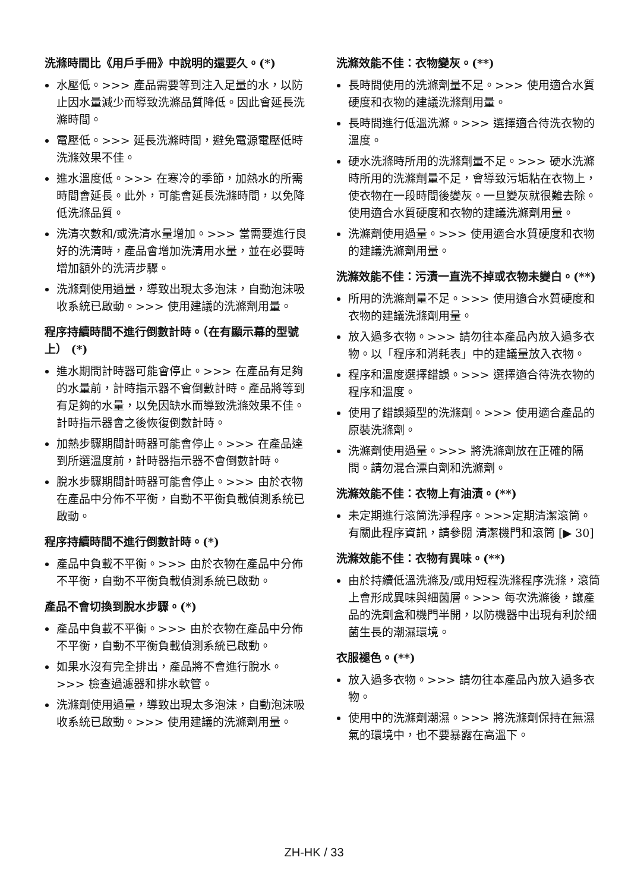洗滌時間比《用戶手冊》中說明的還要久。(*)
水壓低。>>> 產品需要等到注入足量的水，以防止因水量減少而導致洗滌品質降低。因此會延長洗滌時間。
電壓低。>>> 延長洗滌時間，避免電源電壓低時洗滌效果不佳。
進水溫度低。>>> 在寒冷的季節，加熱水的所需時間會延長。此外，可能會延長洗滌時間，以免降低洗滌品質。
洗清次數和/或洗清水量增加。>>> 當需要進行良好的洗清時，產品會增加洗清用水量，並在必要時增加額外的洗清步驟。
洗滌劑使用過量，導致出現太多泡沫，自動泡沫吸收系統已啟動。>>> 使用建議的洗滌劑用量。
程序持續時間不進行倒數計時。（在有顯示幕的型號上） (*)
進水期間計時器可能會停止。>>> 在產品有足夠的水量前，計時指示器不會倒數計時。產品將等到有足夠的水量，以免因缺水而導致洗滌效果不佳。計時指示器會之後恢復倒數計時。
加熱步驟期間計時器可能會停止。>>> 在產品達到所選溫度前，計時器指示器不會倒數計時。
脫水步驟期間計時器可能會停止。>>> 由於衣物在產品中分佈不平衡，自動不平衡負載偵測系統已啟動。
程序持續時間不進行倒數計時。(*)
產品中負載不平衡。>>> 由於衣物在產品中分佈不平衡，自動不平衡負載偵測系統已啟動。
產品不會切換到脫水步驟。(*)
產品中負載不平衡。>>> 由於衣物在產品中分佈不平衡，自動不平衡負載偵測系統已啟動。
如果水沒有完全排出，產品將不會進行脫水。>>> 檢查過濾器和排水軟管。
洗滌劑使用過量，導致出現太多泡沫，自動泡沫吸收系統已啟動。>>> 使用建議的洗滌劑用量。
洗滌效能不佳：衣物變灰。(**)
長時間使用的洗滌劑量不足。>>> 使用適合水質硬度和衣物的建議洗滌劑用量。
長時間進行低溫洗滌。>>> 選擇適合待洗衣物的溫度。
硬水洗滌時所用的洗滌劑量不足。>>> 硬水洗滌時所用的洗滌劑量不足，會導致污垢粘在衣物上，使衣物在一段時間後變灰。一旦變灰就很難去除。使用適合水質硬度和衣物的建議洗滌劑用量。
洗滌劑使用過量。>>> 使用適合水質硬度和衣物的建議洗滌劑用量。
洗滌效能不佳：污漬一直洗不掉或衣物未變白。(**)
所用的洗滌劑量不足。>>> 使用適合水質硬度和衣物的建議洗滌劑用量。
放入過多衣物。>>> 請勿往本產品內放入過多衣物。以「程序和消耗表」中的建議量放入衣物。
程序和溫度選擇錯誤。>>> 選擇適合待洗衣物的程序和溫度。
使用了錯誤類型的洗滌劑。>>> 使用適合產品的原裝洗滌劑。
洗滌劑使用過量。>>> 將洗滌劑放在正確的隔間。請勿混合漂白劑和洗滌劑。
洗滌效能不佳：衣物上有油漬。(**)
未定期進行滾筒洗淨程序。>>>定期清潔滾筒。有關此程序資訊，請參閱 清潔機門和滾筒 [▶ 30]
洗滌效能不佳：衣物有異味。(**)
由於持續低溫洗滌及/或用短程洗滌程序洗滌，滾筒上會形成異味與細菌層。>>> 每次洗滌後，讓產品的洗劑盒和機門半開，以防機器中出現有利於細菌生長的潮濕環境。
衣服褪色。(**)
放入過多衣物。>>> 請勿往本產品內放入過多衣物。
使用中的洗滌劑潮濕。>>> 將洗滌劑保持在無濕氣的環境中，也不要暴露在高溫下。
ZH-HK / 33